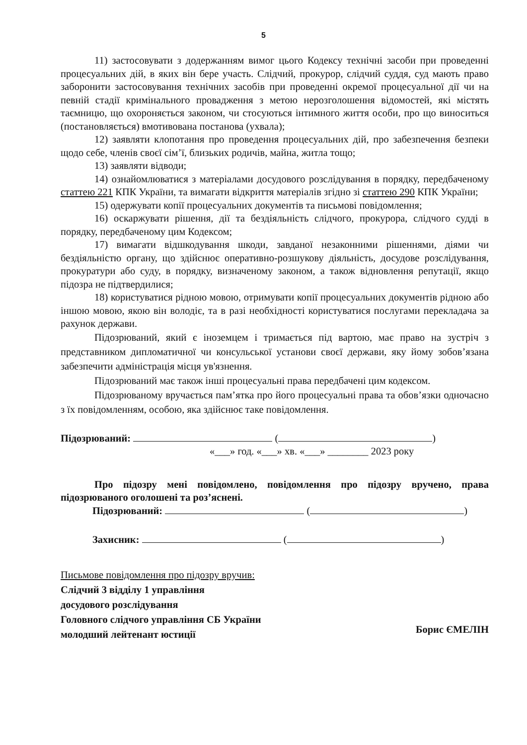5
11) застосовувати з додержанням вимог цього Кодексу технічні засоби при проведенні процесуальних дій, в яких він бере участь. Слідчий, прокурор, слідчий суддя, суд мають право заборонити застосовування технічних засобів при проведенні окремої процесуальної дії чи на певній стадії кримінального провадження з метою нерозголошення відомостей, які містять таємницю, що охороняється законом, чи стосуються інтимного життя особи, про що виноситься (постановляється) вмотивована постанова (ухвала);
12) заявляти клопотання про проведення процесуальних дій, про забезпечення безпеки щодо себе, членів своєї сім’ї, близьких родичів, майна, житла тощо;
13) заявляти відводи;
14) ознайомлюватися з матеріалами досудового розслідування в порядку, передбаченому статтею 221 КПК України, та вимагати відкриття матеріалів згідно зі статтею 290 КПК України;
15) одержувати копії процесуальних документів та письмові повідомлення;
16) оскаржувати рішення, дії та бездіяльність слідчого, прокурора, слідчого судді в порядку, передбаченому цим Кодексом;
17) вимагати відшкодування шкоди, завданої незаконними рішеннями, діями чи бездіяльністю органу, що здійснює оперативно-розшукову діяльність, досудове розслідування, прокуратури або суду, в порядку, визначеному законом, а також відновлення репутації, якщо підозра не підтвердилися;
18) користуватися рідною мовою, отримувати копії процесуальних документів рідною або іншою мовою, якою він володіє, та в разі необхідності користуватися послугами перекладача за рахунок держави.
Підозрюваний, який є іноземцем і тримається під вартою, має право на зустріч з представником дипломатичної чи консульської установи своєї держави, яку йому зобов’язана забезпечити адміністрація місця ув'язнення.
Підозрюваний має також інші процесуальні права передбачені цим кодексом.
Підозрюваному вручається пам’ятка про його процесуальні права та обов’язки одночасно з їх повідомленням, особою, яка здійснює таке повідомлення.
Підозрюваний: ( )
«___» год. «___» хв. «___» ________ 2023 року
Про підозру мені повідомлено, повідомлення про підозру вручено, права підозрюваного оголошені та роз’яснені.
Підозрюваний: ( )
Захисник: ( )
Письмове повідомлення про підозру вручив:
Слідчий 3 відділу 1 управління
досудового розслідування
Головного слідчого управління СБ України
молодший лейтенант юстиції
Борис ЄМЕЛІН